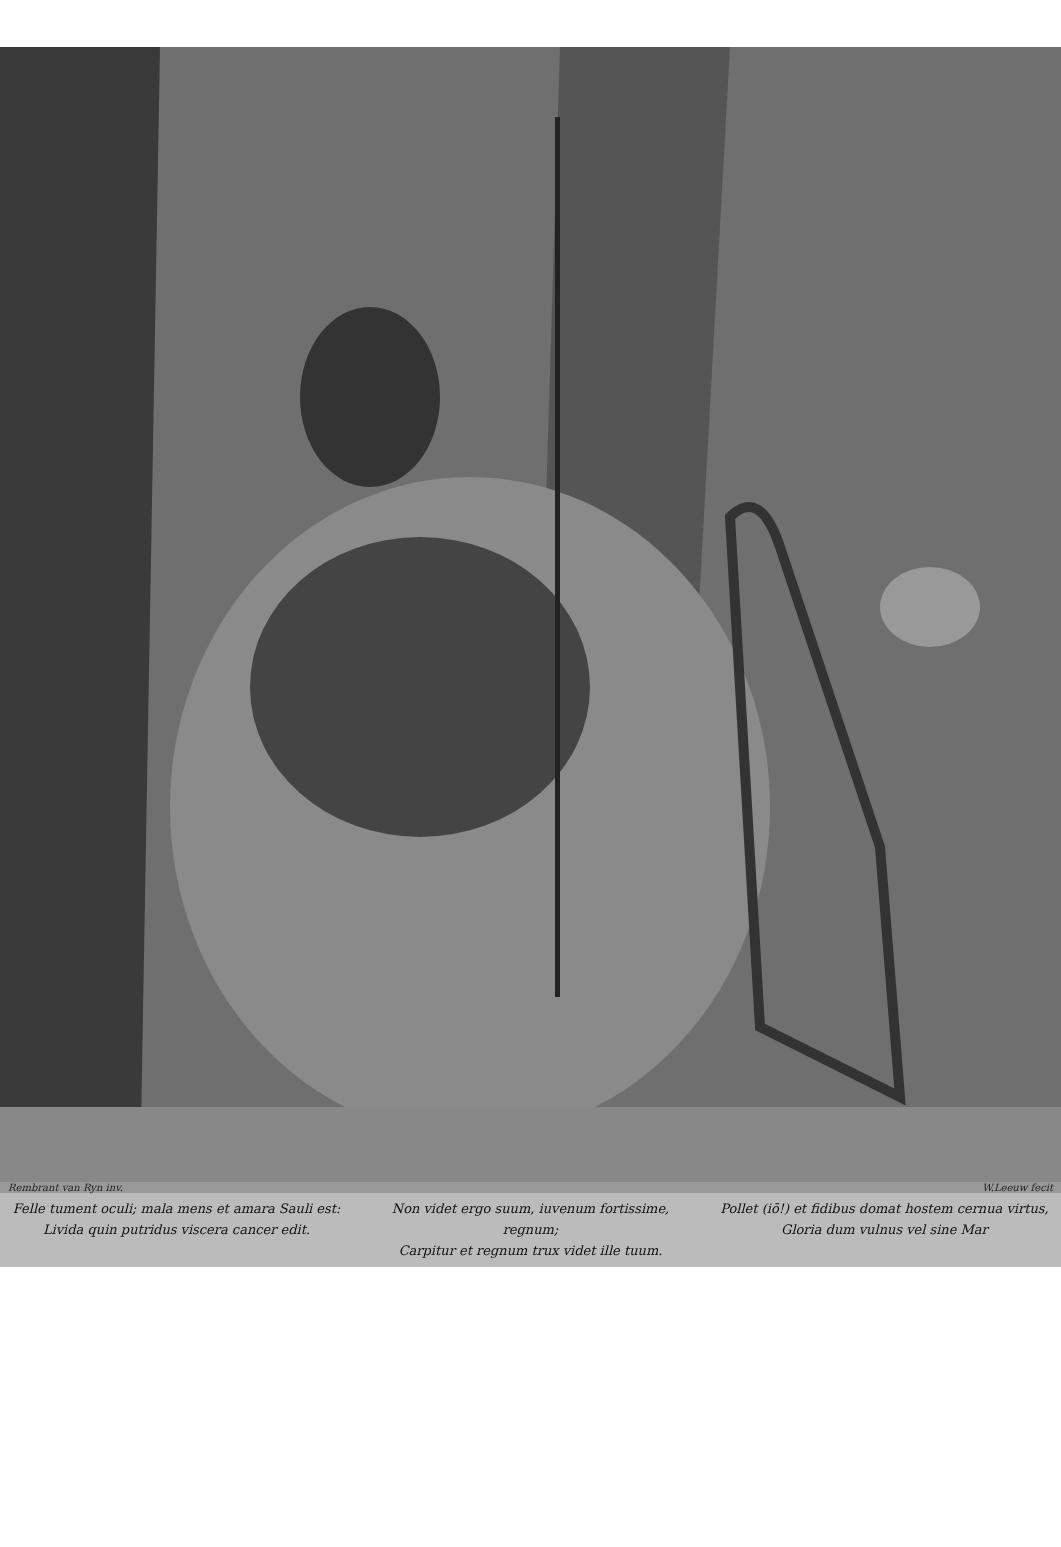Rembrant van Ryn inv. W.Leeuw fecit
Felle tument oculi; mala mens et amara Sauli est:
Livida quin putridus viscera cancer edit.
Non videt ergo suum, iuvenum fortissime, regnum;
Carpitur et regnum trux videt ille tuum.
Pollet (iō!) et fidibus domat hostem cernua virtus,
Gloria dum vulnus vel sine Mar